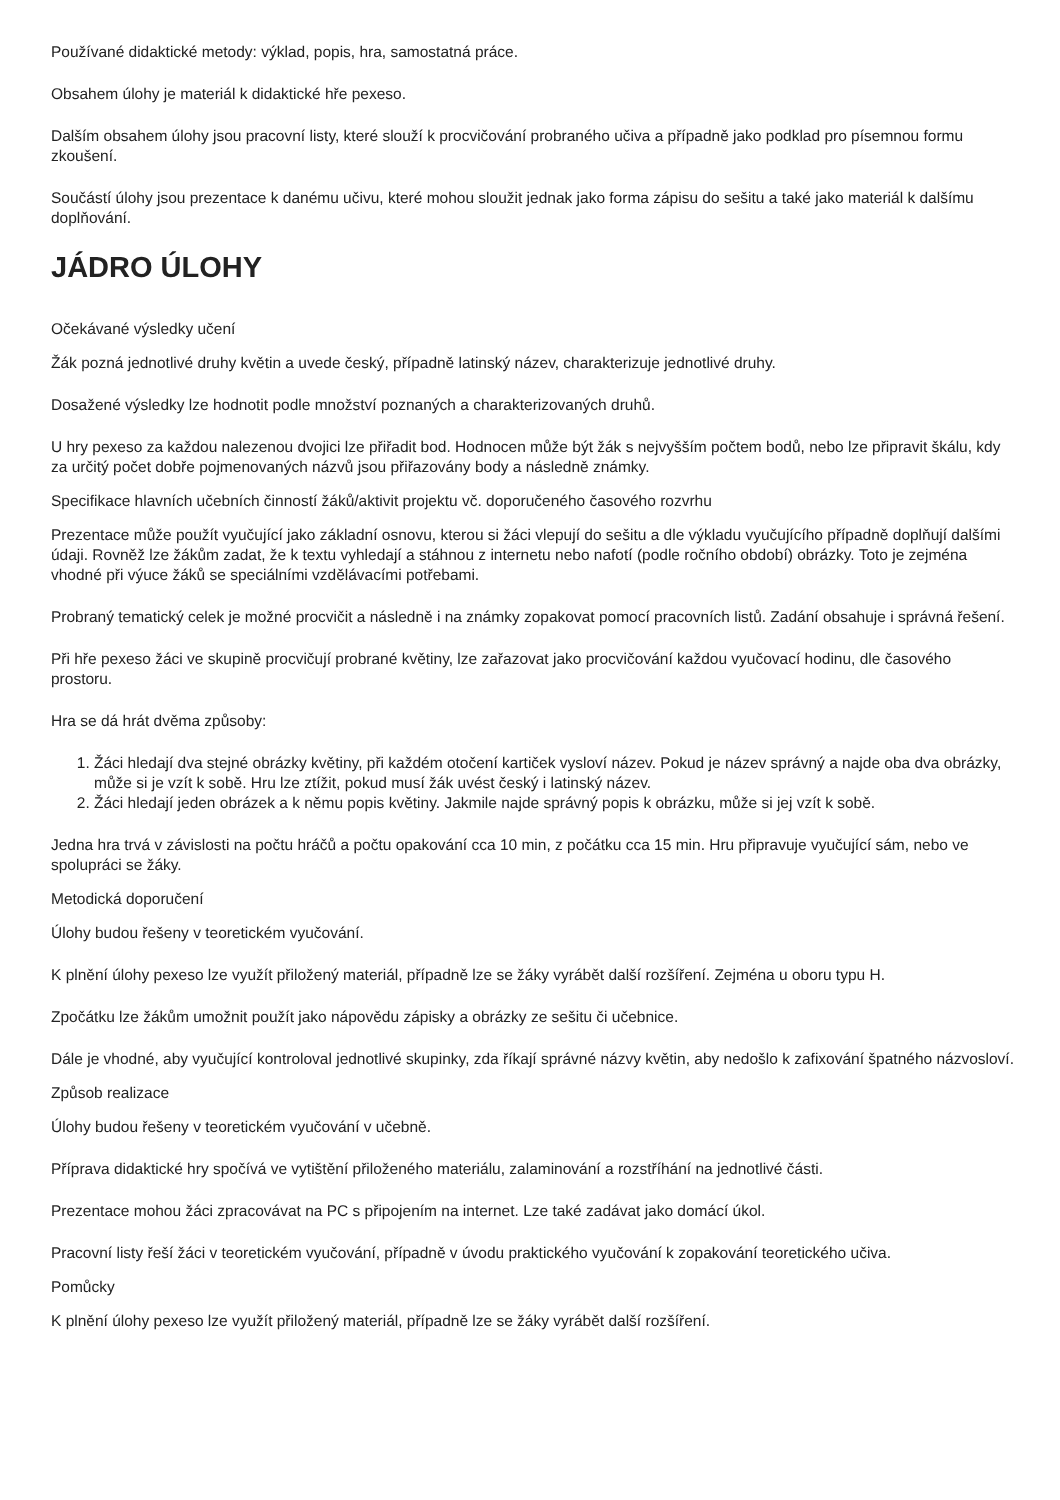Používané didaktické metody: výklad, popis, hra, samostatná práce.
Obsahem úlohy je materiál k didaktické hře pexeso.
Dalším obsahem úlohy jsou pracovní listy, které slouží k procvičování probraného učiva a případně jako podklad pro písemnou formu zkoušení.
Součástí úlohy jsou prezentace k danému učivu, které mohou sloužit jednak jako forma zápisu do sešitu a také jako materiál k dalšímu doplňování.
JÁDRO ÚLOHY
Očekávané výsledky učení
Žák pozná jednotlivé druhy květin a uvede český, případně latinský název, charakterizuje jednotlivé druhy.
Dosažené výsledky lze hodnotit podle množství poznaných a charakterizovaných druhů.
U hry pexeso za každou nalezenou dvojici lze přiřadit bod. Hodnocen může být žák s nejvyšším počtem bodů, nebo lze připravit škálu, kdy za určitý počet dobře pojmenovaných názvů jsou přiřazovány body a následně známky.
Specifikace hlavních učebních činností žáků/aktivit projektu vč. doporučeného časového rozvrhu
Prezentace může použít vyučující jako základní osnovu, kterou si žáci vlepují do sešitu a dle výkladu vyučujícího případně doplňují dalšími údaji. Rovněž lze žákům zadat, že k textu vyhledají a stáhnou z internetu nebo nafotí (podle ročního období) obrázky. Toto je zejména vhodné při výuce žáků se speciálními vzdělávacími potřebami.
Probraný tematický celek je možné procvičit a následně i na známky zopakovat pomocí pracovních listů. Zadání obsahuje i správná řešení.
Při hře pexeso žáci ve skupině procvičují probrané květiny, lze zařazovat jako procvičování každou vyučovací hodinu, dle časového prostoru.
Hra se dá hrát dvěma způsoby:
1. Žáci hledají dva stejné obrázky květiny, při každém otočení kartiček vysloví název. Pokud je název správný a najde oba dva obrázky, může si je vzít k sobě. Hru lze ztížit, pokud musí žák uvést český i latinský název.
2. Žáci hledají jeden obrázek a k němu popis květiny. Jakmile najde správný popis k obrázku, může si jej vzít k sobě.
Jedna hra trvá v závislosti na počtu hráčů a počtu opakování cca 10 min, z počátku cca 15 min. Hru připravuje vyučující sám, nebo ve spolupráci se žáky.
Metodická doporučení
Úlohy budou řešeny v teoretickém vyučování.
K plnění úlohy pexeso lze využít přiložený materiál, případně lze se žáky vyrábět další rozšíření. Zejména u oboru typu H.
Zpočátku lze žákům umožnit použít jako nápovědu zápisky a obrázky ze sešitu či učebnice.
Dále je vhodné, aby vyučující kontroloval jednotlivé skupinky, zda říkají správné názvy květin, aby nedošlo k zafixování špatného názvosloví.
Způsob realizace
Úlohy budou řešeny v teoretickém vyučování v učebně.
Příprava didaktické hry spočívá ve vytištění přiloženého materiálu, zalaminování a rozstříhání na jednotlivé části.
Prezentace mohou žáci zpracovávat na PC s připojením na internet. Lze také zadávat jako domácí úkol.
Pracovní listy řeší žáci v teoretickém vyučování, případně v úvodu praktického vyučování k zopakování teoretického učiva.
Pomůcky
K plnění úlohy pexeso lze využít přiložený materiál, případně lze se žáky vyrábět další rozšíření.